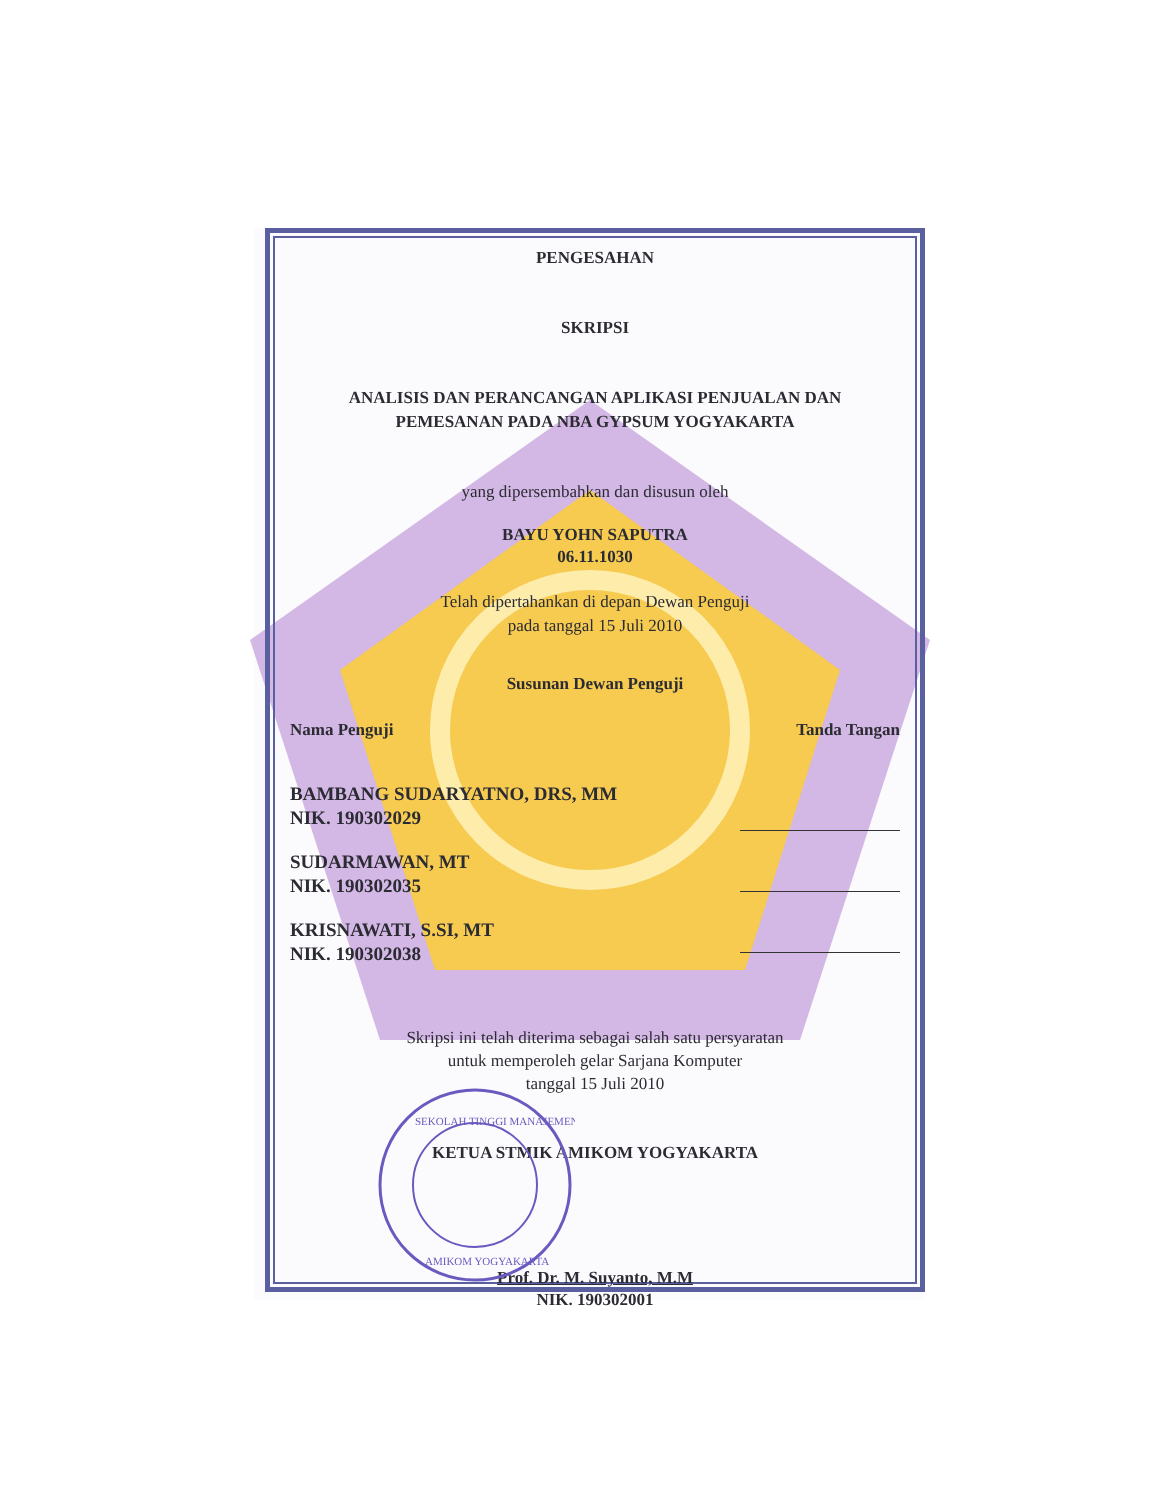PENGESAHAN
SKRIPSI
ANALISIS DAN PERANCANGAN APLIKASI PENJUALAN DAN
PEMESANAN PADA NBA GYPSUM YOGYAKARTA
yang dipersembahkan dan disusun oleh
BAYU YOHN SAPUTRA
06.11.1030
Telah dipertahankan di depan Dewan Penguji
pada tanggal 15 Juli 2010
Susunan Dewan Penguji
Nama Penguji Tanda Tangan
BAMBANG SUDARYATNO, DRS, MM
NIK. 190302029
SUDARMAWAN, MT
NIK. 190302035
KRISNAWATI, S.SI, MT
NIK. 190302038
Skripsi ini telah diterima sebagai salah satu persyaratan
untuk memperoleh gelar Sarjana Komputer
tanggal 15 Juli 2010
KETUA STMIK AMIKOM YOGYAKARTA
Prof. Dr. M. Suyanto, M.M
NIK. 190302001
SEKOLAH TINGGI MANAJEMEN
AMIKOM YOGYAKARTA